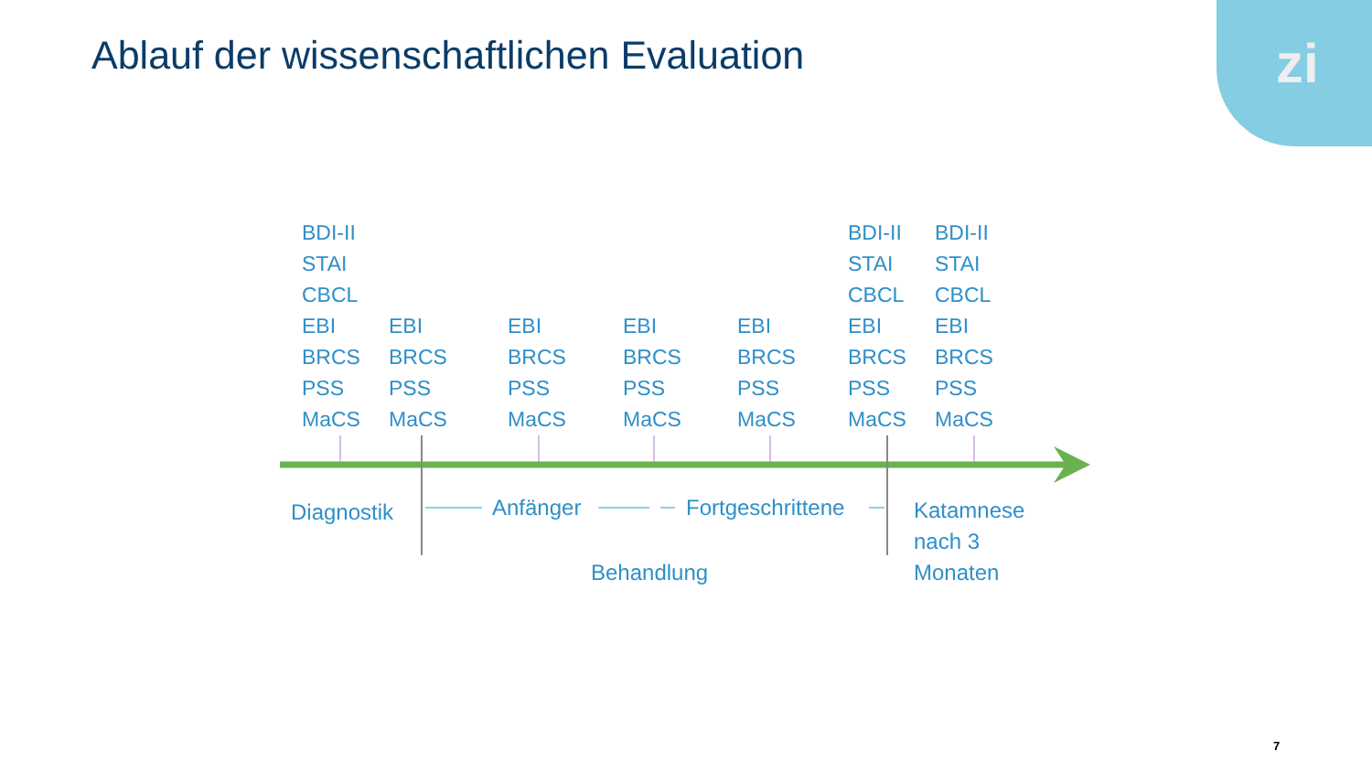Ablauf der wissenschaftlichen Evaluation
zi
BDI-II
STAI
CBCL
EBI
BRCS
PSS
MaCS
EBI
BRCS
PSS
MaCS
EBI
BRCS
PSS
MaCS
EBI
BRCS
PSS
MaCS
EBI
BRCS
PSS
MaCS
BDI-II
STAI
CBCL
EBI
BRCS
PSS
MaCS
BDI-II
STAI
CBCL
EBI
BRCS
PSS
MaCS
Diagnostik Anfänger Fortgeschrittene
Katamnese
nach 3
Monaten
Behandlung
7